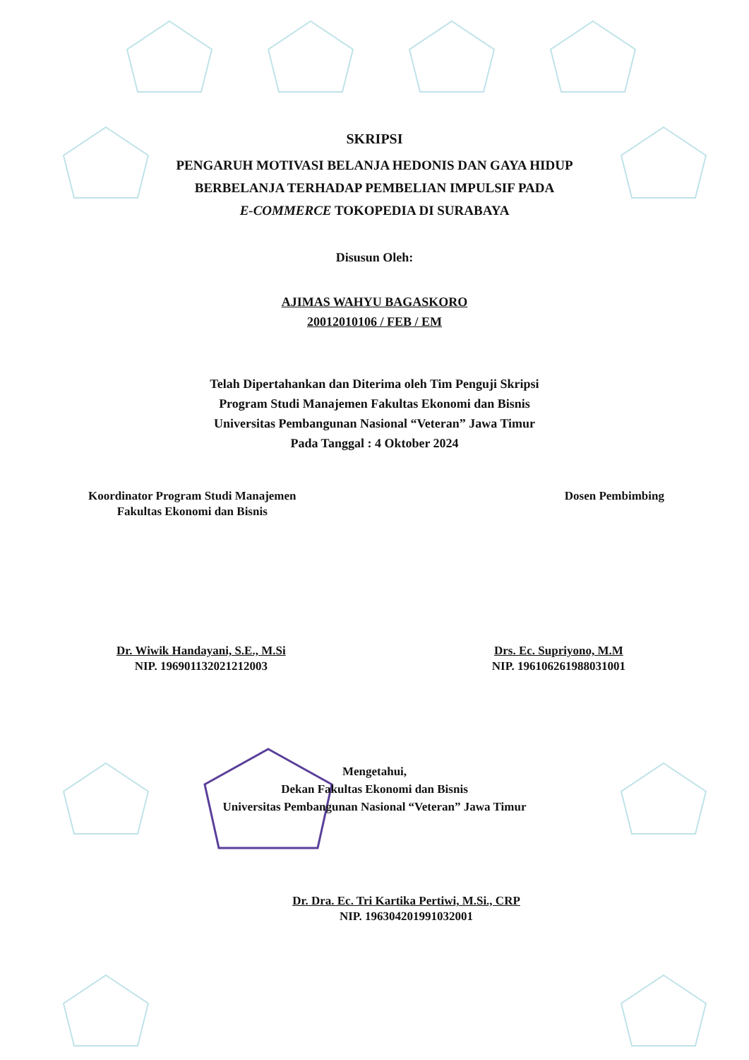SKRIPSI
PENGARUH MOTIVASI BELANJA HEDONIS DAN GAYA HIDUP
BERBELANJA TERHADAP PEMBELIAN IMPULSIF PADA
E-COMMERCE TOKOPEDIA DI SURABAYA
Disusun Oleh:
AJIMAS WAHYU BAGASKORO
20012010106 / FEB / EM
Telah Dipertahankan dan Diterima oleh Tim Penguji Skripsi
Program Studi Manajemen Fakultas Ekonomi dan Bisnis
Universitas Pembangunan Nasional “Veteran” Jawa Timur
Pada Tanggal : 4 Oktober 2024
Koordinator Program Studi Manajemen
Fakultas Ekonomi dan Bisnis
Dosen Pembimbing
Dr. Wiwik Handayani, S.E., M.Si
NIP. 196901132021212003
Drs. Ec. Supriyono, M.M
NIP. 196106261988031001
Mengetahui,
Dekan Fakultas Ekonomi dan Bisnis
Universitas Pembangunan Nasional “Veteran” Jawa Timur
Dr. Dra. Ec. Tri Kartika Pertiwi, M.Si., CRP
NIP. 196304201991032001